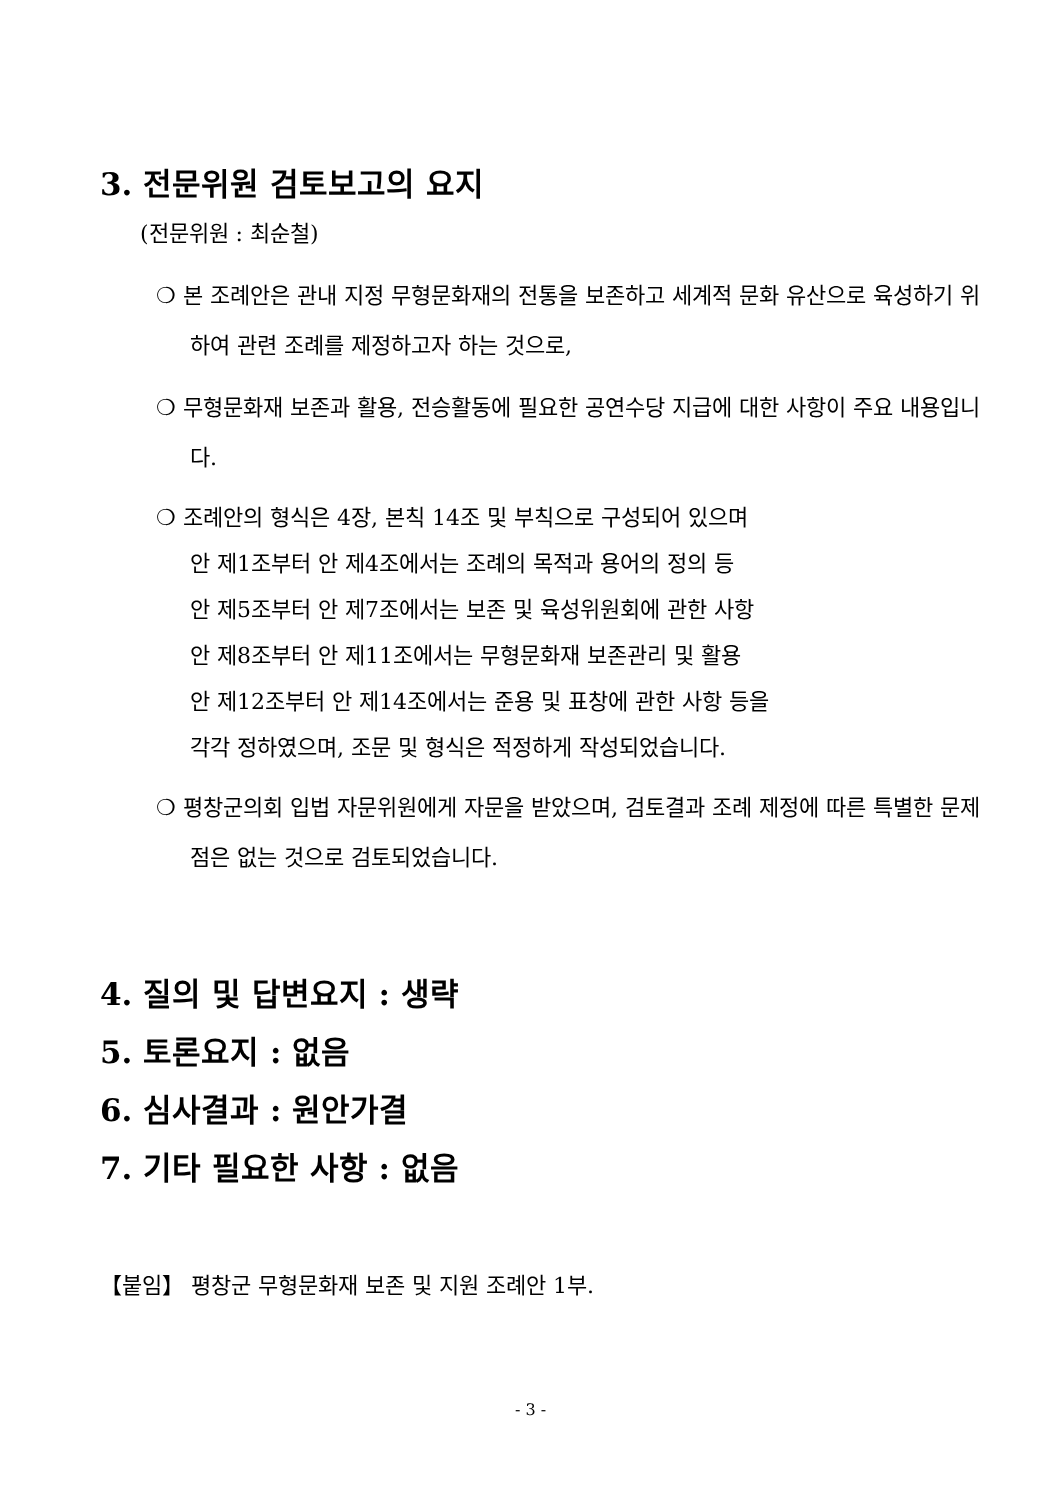3. 전문위원 검토보고의 요지
(전문위원 : 최순철)
❍ 본 조례안은 관내 지정 무형문화재의 전통을 보존하고 세계적 문화 유산으로 육성하기 위하여 관련 조례를 제정하고자 하는 것으로,
❍ 무형문화재 보존과 활용, 전승활동에 필요한 공연수당 지급에 대한 사항이 주요 내용입니다.
❍ 조례안의 형식은 4장, 본칙 14조 및 부칙으로 구성되어 있으며
안 제1조부터 안 제4조에서는 조례의 목적과 용어의 정의 등
안 제5조부터 안 제7조에서는 보존 및 육성위원회에 관한 사항
안 제8조부터 안 제11조에서는 무형문화재 보존관리 및 활용
안 제12조부터 안 제14조에서는 준용 및 표창에 관한 사항 등을
각각 정하였으며, 조문 및 형식은 적정하게 작성되었습니다.
❍ 평창군의회 입법 자문위원에게 자문을 받았으며, 검토결과 조례 제정에 따른 특별한 문제점은 없는 것으로 검토되었습니다.
4. 질의 및 답변요지 : 생략
5. 토론요지 : 없음
6. 심사결과 : 원안가결
7. 기타 필요한 사항 : 없음
【붙임】 평창군 무형문화재 보존 및 지원 조례안 1부.
- 3 -